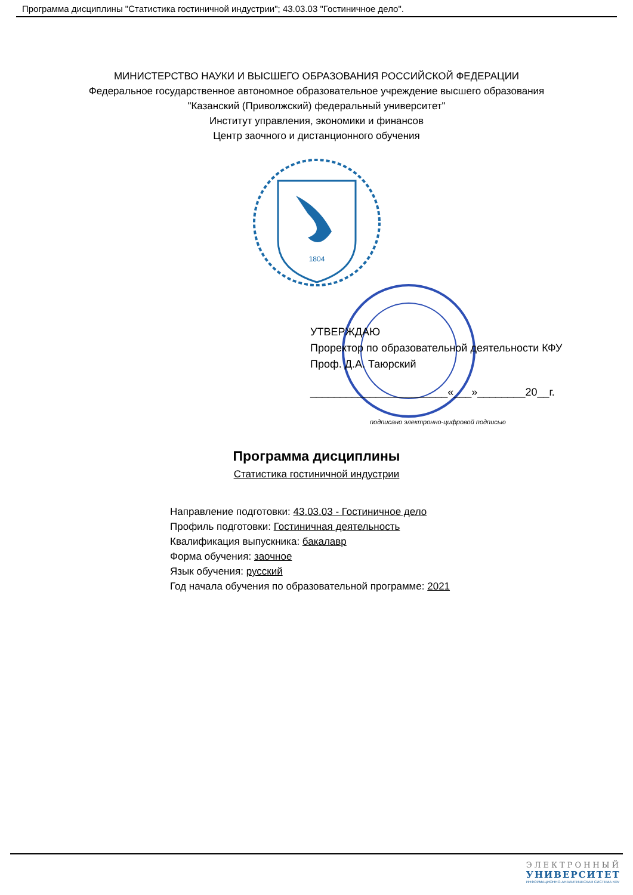Программа дисциплины "Статистика гостиничной индустрии"; 43.03.03 "Гостиничное дело".
МИНИСТЕРСТВО НАУКИ И ВЫСШЕГО ОБРАЗОВАНИЯ РОССИЙСКОЙ ФЕДЕРАЦИИ
Федеральное государственное автономное образовательное учреждение высшего образования
"Казанский (Приволжский) федеральный университет"
Институт управления, экономики и финансов
Центр заочного и дистанционного обучения
1804
УТВЕРЖДАЮ
Проректор по образовательной деятельности КФУ
Проф. Д.А. Таюрский
_______________________«___»________20__г.
подписано электронно-цифровой подписью
Программа дисциплины
Статистика гостиничной индустрии
Направление подготовки: 43.03.03 - Гостиничное дело
Профиль подготовки: Гостиничная деятельность
Квалификация выпускника: бакалавр
Форма обучения: заочное
Язык обучения: русский
Год начала обучения по образовательной программе: 2021
ЭЛЕКТРОННЫЙ
УНИВЕРСИТЕТ
ИНФОРМАЦИОННО-АНАЛИТИЧЕСКАЯ СИСТЕМА КФУ